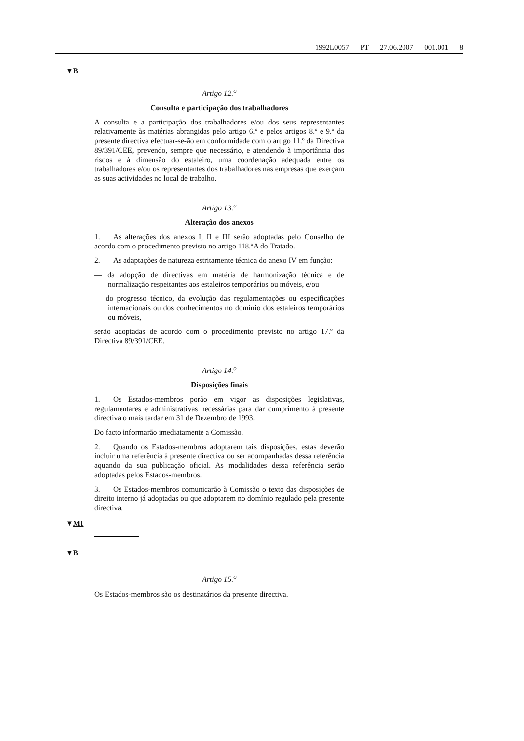1992L0057 — PT — 27.06.2007 — 001.001 — 8
▼B
Artigo 12.<sup>o</sup>
Consulta e participação dos trabalhadores
A consulta e a participação dos trabalhadores e/ou dos seus representantes relativamente às matérias abrangidas pelo artigo 6.º e pelos artigos 8.º e 9.º da presente directiva efectuar-se-ão em conformidade com o artigo 11.º da Directiva 89/391/CEE, prevendo, sempre que necessário, e atendendo à importância dos riscos e à dimensão do estaleiro, uma coordenação adequada entre os trabalhadores e/ou os representantes dos trabalhadores nas empresas que exerçam as suas actividades no local de trabalho.
Artigo 13.<sup>o</sup>
Alteração dos anexos
1. As alterações dos anexos I, II e III serão adoptadas pelo Conselho de acordo com o procedimento previsto no artigo 118.ºA do Tratado.
2. As adaptações de natureza estritamente técnica do anexo IV em função:
— da adopção de directivas em matéria de harmonização técnica e de normalização respeitantes aos estaleiros temporários ou móveis, e/ou
— do progresso técnico, da evolução das regulamentações ou especificações internacionais ou dos conhecimentos no domínio dos estaleiros temporários ou móveis,
serão adoptadas de acordo com o procedimento previsto no artigo 17.º da Directiva 89/391/CEE.
Artigo 14.<sup>o</sup>
Disposições finais
1. Os Estados-membros porão em vigor as disposições legislativas, regulamentares e administrativas necessárias para dar cumprimento à presente directiva o mais tardar em 31 de Dezembro de 1993.
Do facto informarão imediatamente a Comissão.
2. Quando os Estados-membros adoptarem tais disposições, estas deverão incluir uma referência à presente directiva ou ser acompanhadas dessa referência aquando da sua publicação oficial. As modalidades dessa referência serão adoptadas pelos Estados-membros.
3. Os Estados-membros comunicarão à Comissão o texto das disposições de direito interno já adoptadas ou que adoptarem no domínio regulado pela presente directiva.
▼M1
▼B
Artigo 15.<sup>o</sup>
Os Estados-membros são os destinatários da presente directiva.